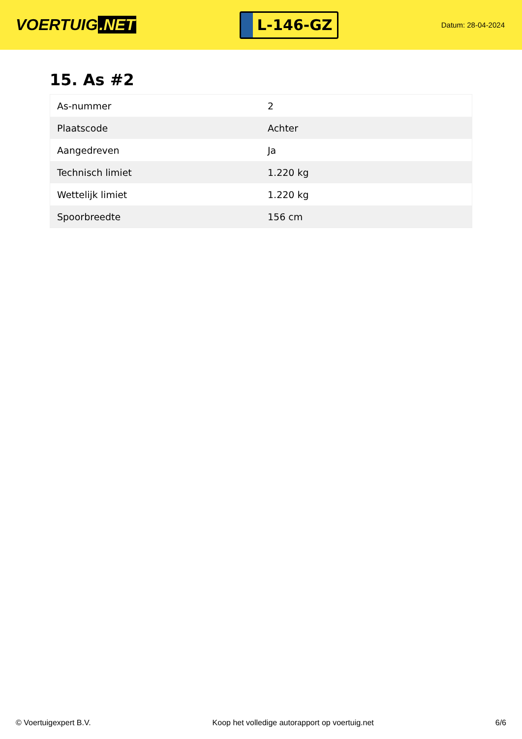VOERTUIG.NET
L-146-GZ
Datum: 28-04-2024
15. As #2
| As-nummer | 2 |
| Plaatscode | Achter |
| Aangedreven | Ja |
| Technisch limiet | 1.220 kg |
| Wettelijk limiet | 1.220 kg |
| Spoorbreedte | 156 cm |
© Voertuigexpert B.V. Koop het volledige autorapport op voertuig.net 6/6